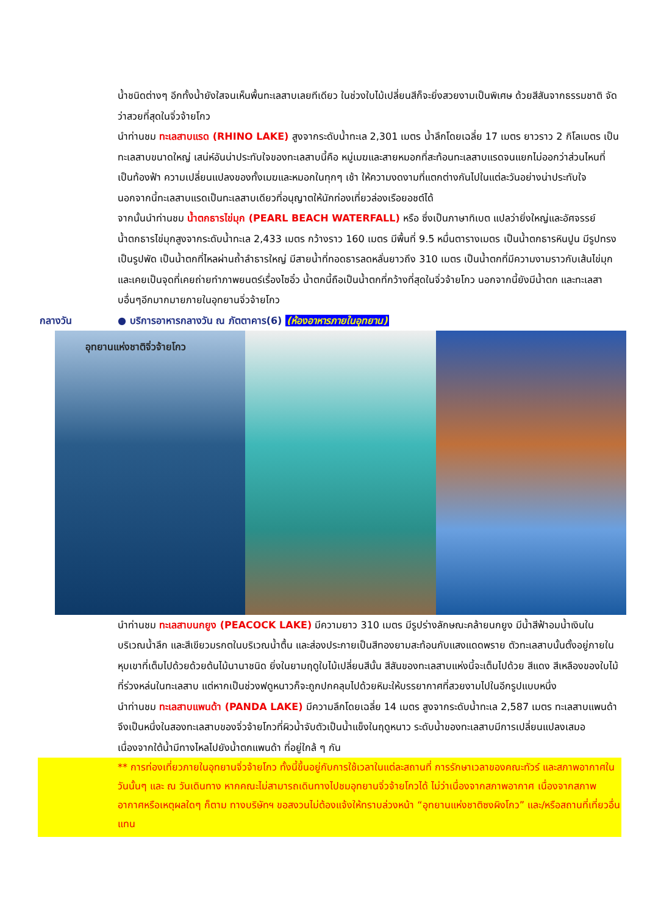น้ำชนิดต่างๆ อีกทั้งน้ำยังใสจนเห็นพื้นทะเลสาบเลยทีเดียว ในช่วงใบไม้เปลี่ยนสีก็จะยิ่งสวยงามเป็นพิเศษ ด้วยสีสันจากธรรมชาติ จัดว่าสวยที่สุดในจิ่วจ้ายโกว
นำท่านชม ทะเลสาบแรด (RHINO LAKE) สูงจากระดับน้ำทะเล 2,301 เมตร น้ำลึกโดยเฉลี่ย 17 เมตร ยาวราว 2 กิโลเมตร เป็นทะเลสาบขนาดใหญ่ เสน่ห์อันน่าประทับใจของทะเลสาบนี้คือ หมู่เมฆและสายหมอกที่สะท้อนทะเลสาบแรดจนแยกไม่ออกว่าส่วนไหนที่เป็นท้องฟ้า ความเปลี่ยนแปลงของทั้งเมฆและหมอกในทุกๆ เช้า ให้ความงดงามที่แตกต่างกันไปในแต่ละวันอย่างน่าประทับใจ นอกจากนี้ทะเลสาบแรดเป็นทะเลสาบเดียวที่อนุญาตให้นักท่องเที่ยวล่องเรือยอชต์ได้
จากนั้นนำท่านชม น้ำตกธารไข่มุก (PEARL BEACH WATERFALL) หรือ ซึ่งเป็นภาษาทิเบต แปลว่ายิ่งใหญ่และอัศจรรย์ น้ำตกธารไข่มุกสูงจากระดับน้ำทะเล 2,433 เมตร กว้างราว 160 เมตร มีพื้นที่ 9.5 หมื่นตารางเมตร เป็นน้ำตกธารหินปูน มีรูปทรงเป็นรูปพัด เป็นน้ำตกที่ไหลผ่านถ้ำลำธารใหญ่ มีสายน้ำที่ทอดธารลดหลั่นยาวถึง 310 เมตร เป็นน้ำตกที่มีความงามราวกับเส้นไข่มุก และเคยเป็นจุดที่เคยถ่ายทำภาพยนตร์เรื่องไซอิ๋ว น้ำตกนี้ถือเป็นน้ำตกที่กว้างที่สุดในจิ่วจ้ายโกว นอกจากนี้ยังมีน้ำตก และทะเลสาบอื่นๆอีกมากมายภายในอุทยานจิ่วจ้ายโกว
กลางวัน ● บริการอาหารกลางวัน ณ ภัตตาคาร(6) (ห้องอาหารภายในอุทยาน)
อุทยานแห่งชาติจิ่วจ้ายโกว
นำท่านชม ทะเลสาบนกยูง (PEACOCK LAKE) มีความยาว 310 เมตร มีรูปร่างลักษณะคล้ายนกยูง มีน้ำสีฟ้าอมน้ำเงินในบริเวณน้ำลึก และสีเขียวมรกตในบริเวณน้ำตื้น และส่องประกายเป็นสีทองยามสะท้อนกับแสงแดดพราย ตัวทะเลสาบนั้นตั้งอยู่ภายในหุบเขาที่เต็มไปด้วยด้วยต้นไม้นานาชนิด ยิ่งในยามฤดูใบไม้เปลี่ยนสีนั้น สีสันของทะเลสาบแห่งนี้จะเต็มไปด้วย สีแดง สีเหลืองของใบไม้ที่ร่วงหล่นในทะเลสาบ แต่หากเป็นช่วงฟดูหนาวก็จะถูกปกคลุมไปด้วยหิมะให้บรรยากาศที่สวยงามไปในอีกรูปแบบหนึ่ง
นำท่านชม ทะเลสาบแพนด้า (PANDA LAKE) มีความลึกโดยเฉลี่ย 14 เมตร สูงจากระดับน้ำทะเล 2,587 เมตร ทะเลสาบแพนด้าจึงเป็นหนึ่งในสองทะเลสาบของจิ่วจ้ายโกวที่ผิวน้ำจับตัวเป็นน้ำแข็งในฤดูหนาว ระดับน้ำของทะเลสาบมีการเปลี่ยนแปลงเสมอ เนื่องจากใต้น้ำมีทางไหลไปยังน้ำตกแพนด้า ที่อยู่ใกล้ ๆ กัน
** การท่องเที่ยวภายในอุทยานจิ่วจ้ายโกว ทั้งนี้ขึ้นอยู่กับการใช้เวลาในแต่ละสถานที่ การรักษาเวลาของคณะทัวร์ และสภาพอากาศในวันนั้นๆ และ ณ วันเดินทาง หากคณะไม่สามารถเดินทางไปชมอุทยานจิ่วจ้ายโกวได้ ไม่ว่าเนื่องจากสภาพอากาศ เนื่องจากสภาพอากาศหรือเหตุผลใดๆ ก็ตาม ทางบริษัทฯ ขอสงวนไม่ต้องแจ้งให้ทราบล่วงหน้า “อุทยานแห่งชาติซงผิงโกว” และ/หรือสถานที่เที่ยวอื่นแทน